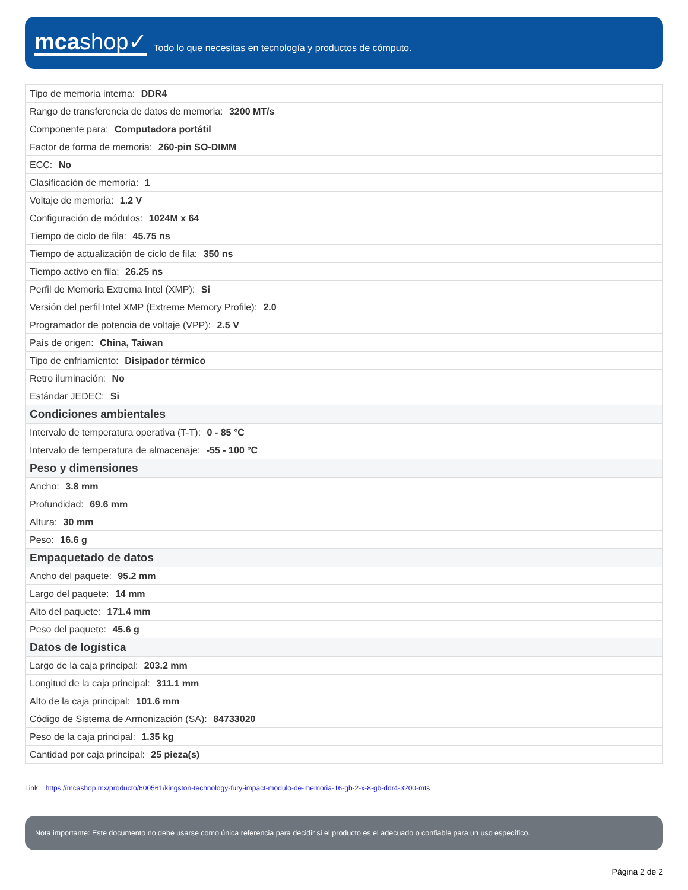mcashop✓
Todo lo que necesitas en tecnología y productos de cómputo.
| Tipo de memoria interna: DDR4 |
| Rango de transferencia de datos de memoria: 3200 MT/s |
| Componente para: Computadora portátil |
| Factor de forma de memoria: 260-pin SO-DIMM |
| ECC: No |
| Clasificación de memoria: 1 |
| Voltaje de memoria: 1.2 V |
| Configuración de módulos: 1024M x 64 |
| Tiempo de ciclo de fila: 45.75 ns |
| Tiempo de actualización de ciclo de fila: 350 ns |
| Tiempo activo en fila: 26.25 ns |
| Perfil de Memoria Extrema Intel (XMP): Si |
| Versión del perfil Intel XMP (Extreme Memory Profile): 2.0 |
| Programador de potencia de voltaje (VPP): 2.5 V |
| País de origen: China, Taiwan |
| Tipo de enfriamiento: Disipador térmico |
| Retro iluminación: No |
| Estándar JEDEC: Si |
| Condiciones ambientales |
| Intervalo de temperatura operativa (T-T): 0 - 85 °C |
| Intervalo de temperatura de almacenaje: -55 - 100 °C |
| Peso y dimensiones |
| Ancho: 3.8 mm |
| Profundidad: 69.6 mm |
| Altura: 30 mm |
| Peso: 16.6 g |
| Empaquetado de datos |
| Ancho del paquete: 95.2 mm |
| Largo del paquete: 14 mm |
| Alto del paquete: 171.4 mm |
| Peso del paquete: 45.6 g |
| Datos de logística |
| Largo de la caja principal: 203.2 mm |
| Longitud de la caja principal: 311.1 mm |
| Alto de la caja principal: 101.6 mm |
| Código de Sistema de Armonización (SA): 84733020 |
| Peso de la caja principal: 1.35 kg |
| Cantidad por caja principal: 25 pieza(s) |
Link: https://mcashop.mx/producto/600561/kingston-technology-fury-impact-modulo-de-memoria-16-gb-2-x-8-gb-ddr4-3200-mts
Nota importante: Este documento no debe usarse como única referencia para decidir si el producto es el adecuado o confiable para un uso específico.
Página 2 de 2